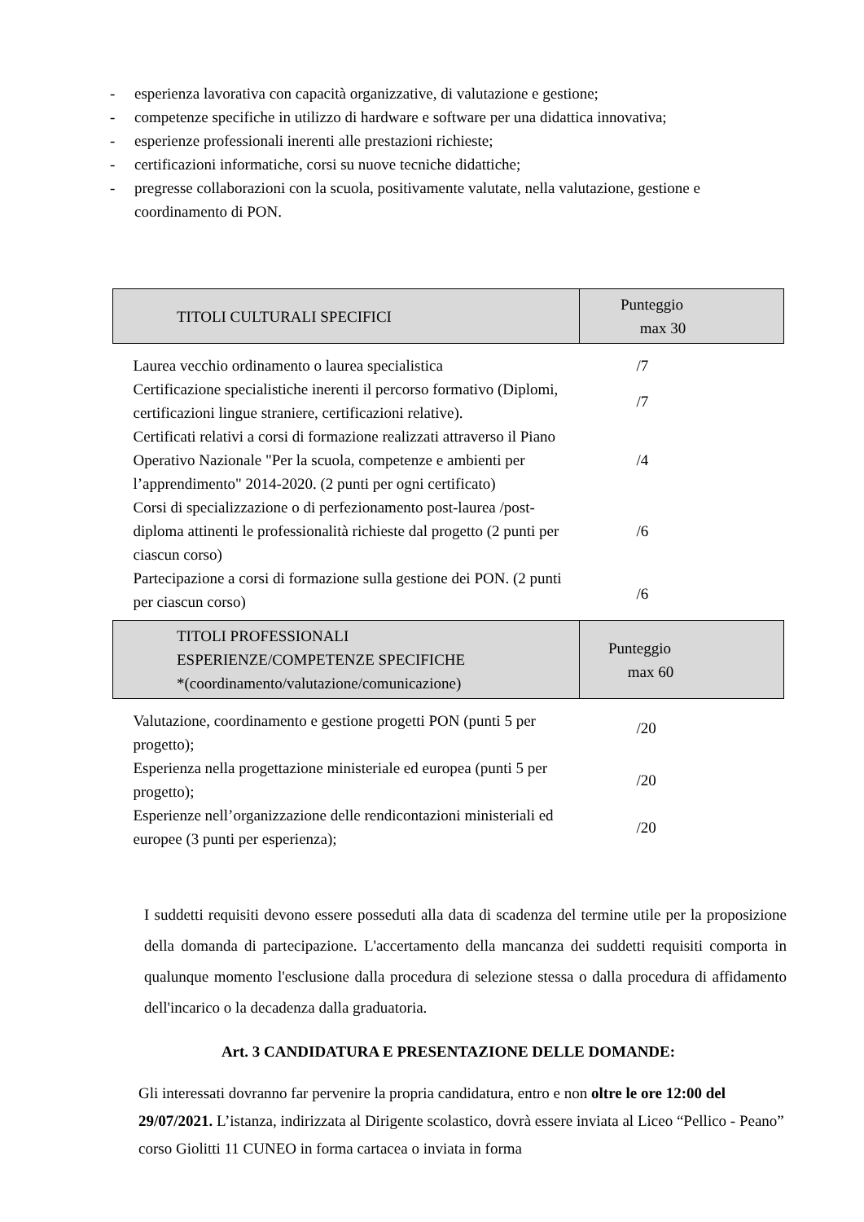- esperienza lavorativa con capacità organizzative, di valutazione e gestione;
- competenze specifiche in utilizzo di hardware e software per una didattica innovativa;
- esperienze professionali inerenti alle prestazioni richieste;
- certificazioni informatiche, corsi su nuove tecniche didattiche;
- pregresse collaborazioni con la scuola, positivamente valutate, nella valutazione, gestione e coordinamento di PON.
| TITOLI CULTURALI SPECIFICI | Punteggio max 30 |
| --- | --- |
| Laurea vecchio ordinamento o laurea specialistica | /7 |
| Certificazione specialistiche inerenti il percorso formativo (Diplomi, certificazioni lingue straniere, certificazioni relative). | /7 |
| Certificati relativi a corsi di formazione realizzati attraverso il Piano Operativo Nazionale "Per la scuola, competenze e ambienti per l’apprendimento" 2014-2020. (2 punti per ogni certificato) | /4 |
| Corsi di specializzazione o di perfezionamento post-laurea /post-diploma attinenti le professionalità richieste dal progetto (2 punti per ciascun corso) | /6 |
| Partecipazione a corsi di formazione sulla gestione dei PON. (2 punti per ciascun corso) | /6 |
| TITOLI PROFESSIONALI ESPERIENZE/COMPETENZE SPECIFICHE *(coordinamento/valutazione/comunicazione) | Punteggio max 60 |
| Valutazione, coordinamento e gestione progetti PON (punti 5 per progetto); | /20 |
| Esperienza nella progettazione ministeriale ed europea (punti 5 per progetto); | /20 |
| Esperienze nell’organizzazione delle rendicontazioni ministeriali ed europee (3 punti per esperienza); | /20 |
I suddetti requisiti devono essere posseduti alla data di scadenza del termine utile per la proposizione della domanda di partecipazione. L'accertamento della mancanza dei suddetti requisiti comporta in qualunque momento l'esclusione dalla procedura di selezione stessa o dalla procedura di affidamento dell'incarico o la decadenza dalla graduatoria.
Art. 3 CANDIDATURA E PRESENTAZIONE DELLE DOMANDE:
Gli interessati dovranno far pervenire la propria candidatura, entro e non oltre le ore 12:00 del 29/07/2021. L’istanza, indirizzata al Dirigente scolastico, dovrà essere inviata al Liceo “Pellico - Peano” corso Giolitti 11 CUNEO in forma cartacea o inviata in forma